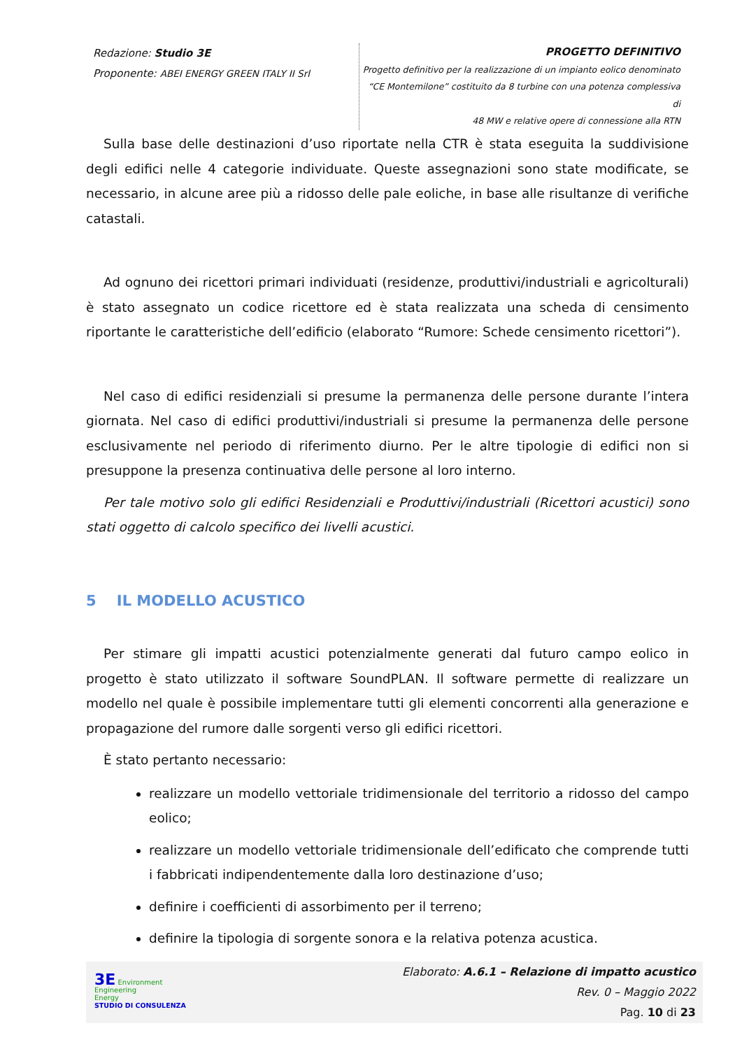Redazione: Studio 3E
Proponente: ABEI ENERGY GREEN ITALY II Srl
PROGETTO DEFINITIVO
Progetto definitivo per la realizzazione di un impianto eolico denominato
“CE Montemilone” costituito da 8 turbine con una potenza complessiva di
48 MW e relative opere di connessione alla RTN
Sulla base delle destinazioni d’uso riportate nella CTR è stata eseguita la suddivisione degli edifici nelle 4 categorie individuate. Queste assegnazioni sono state modificate, se necessario, in alcune aree più a ridosso delle pale eoliche, in base alle risultanze di verifiche catastali.
Ad ognuno dei ricettori primari individuati (residenze, produttivi/industriali e agricolturali) è stato assegnato un codice ricettore ed è stata realizzata una scheda di censimento riportante le caratteristiche dell’edificio (elaborato “Rumore: Schede censimento ricettori”).
Nel caso di edifici residenziali si presume la permanenza delle persone durante l’intera giornata. Nel caso di edifici produttivi/industriali si presume la permanenza delle persone esclusivamente nel periodo di riferimento diurno. Per le altre tipologie di edifici non si presuppone la presenza continuativa delle persone al loro interno.
Per tale motivo solo gli edifici Residenziali e Produttivi/industriali (Ricettori acustici) sono stati oggetto di calcolo specifico dei livelli acustici.
5 IL MODELLO ACUSTICO
Per stimare gli impatti acustici potenzialmente generati dal futuro campo eolico in progetto è stato utilizzato il software SoundPLAN. Il software permette di realizzare un modello nel quale è possibile implementare tutti gli elementi concorrenti alla generazione e propagazione del rumore dalle sorgenti verso gli edifici ricettori.
È stato pertanto necessario:
realizzare un modello vettoriale tridimensionale del territorio a ridosso del campo eolico;
realizzare un modello vettoriale tridimensionale dell’edificato che comprende tutti i fabbricati indipendentemente dalla loro destinazione d’uso;
definire i coefficienti di assorbimento per il terreno;
definire la tipologia di sorgente sonora e la relativa potenza acustica.
3E Environment
Engineering
Energy
STUDIO DI CONSULENZA
Elaborato: A.6.1 – Relazione di impatto acustico
Rev. 0 – Maggio 2022
Pag. 10 di 23